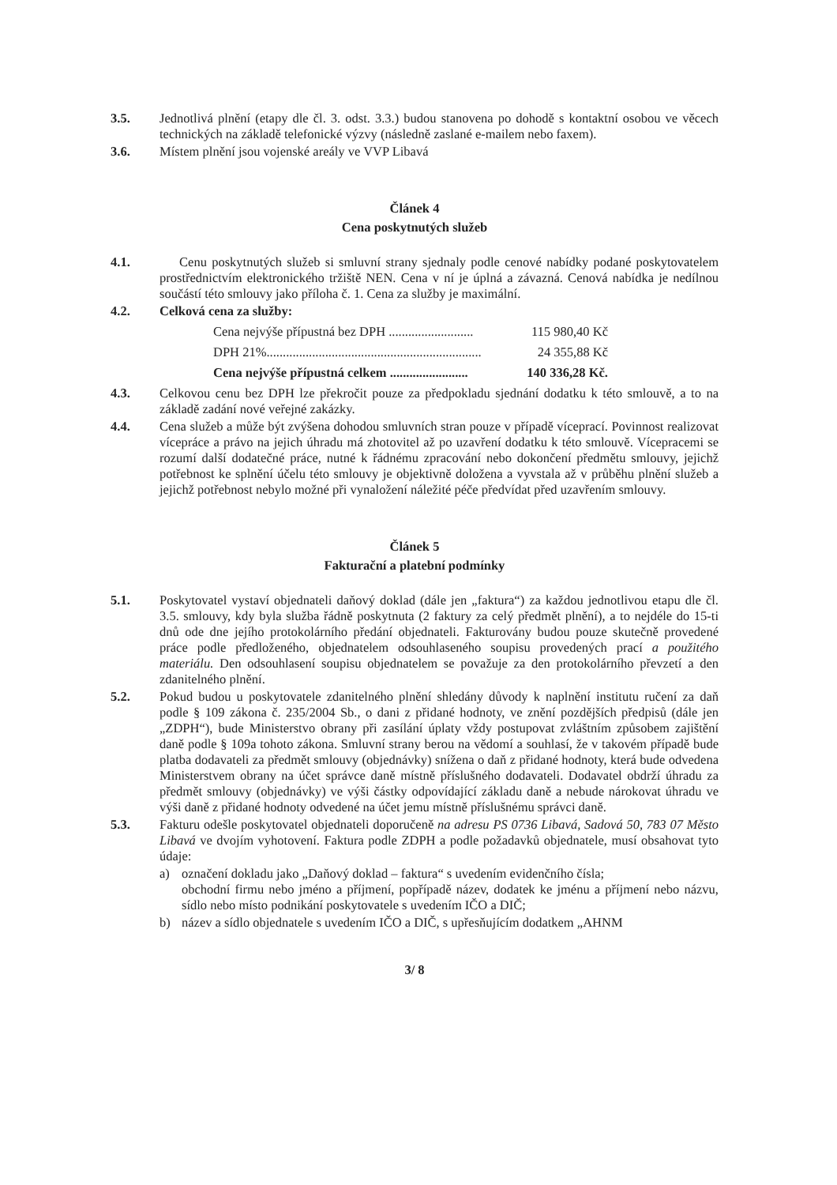3.5. Jednotlivá plnění (etapy dle čl. 3. odst. 3.3.) budou stanovena po dohodě s kontaktní osobou ve věcech technických na základě telefonické výzvy (následně zaslané e-mailem nebo faxem).
3.6. Místem plnění jsou vojenské areály ve VVP Libavá
Článek 4
Cena poskytnutých služeb
4.1. Cenu poskytnutých služeb si smluvní strany sjednaly podle cenové nabídky podané poskytovatelem prostřednictvím elektronického tržiště NEN. Cena v ní je úplná a závazná. Cenová nabídka je nedílnou součástí této smlouvy jako příloha č. 1. Cena za služby je maximální.
4.2. Celková cena za služby:
Cena nejvýše přípustná bez DPH .......................... 115 980,40 Kč
DPH 21%.................................................................. 24 355,88 Kč
Cena nejvýše přípustná celkem ........................ 140 336,28 Kč.
4.3. Celkovou cenu bez DPH lze překročit pouze za předpokladu sjednání dodatku k této smlouvě, a to na základě zadání nové veřejné zakázky.
4.4. Cena služeb a může být zvýšena dohodou smluvních stran pouze v případě víceprací. Povinnost realizovat vícepráce a právo na jejich úhradu má zhotovitel až po uzavření dodatku k této smlouvě. Vícepracemi se rozumí další dodatečné práce, nutné k řádnému zpracování nebo dokončení předmětu smlouvy, jejichž potřebnost ke splnění účelu této smlouvy je objektivně doložena a vyvstala až v průběhu plnění služeb a jejichž potřebnost nebylo možné při vynaložení náležité péče předvídat před uzavřením smlouvy.
Článek 5
Fakturační a platební podmínky
5.1. Poskytovatel vystaví objednateli daňový doklad (dále jen „faktura“) za každou jednotlivou etapu dle čl. 3.5. smlouvy, kdy byla služba řádně poskytnuta (2 faktury za celý předmět plnění), a to nejdéle do 15-ti dnů ode dne jejího protokolárního předání objednateli. Fakturovány budou pouze skutečně provedené práce podle předloženého, objednatelem odsouhlaseného soupisu provedených prací a použitého materiálu. Den odsouhlasení soupisu objednatelem se považuje za den protokolárního převzetí a den zdanitelného plnění.
5.2. Pokud budou u poskytovatele zdanitelného plnění shledány důvody k naplnění institutu ručení za daň podle § 109 zákona č. 235/2004 Sb., o dani z přidané hodnoty, ve znění pozdějších předpisů (dále jen „ZDPH“), bude Ministerstvo obrany při zasílání úplaty vždy postupovat zvláštním způsobem zajištění daně podle § 109a tohoto zákona. Smluvní strany berou na vědomí a souhlasí, že v takovém případě bude platba dodavateli za předmět smlouvy (objednávky) snížena o daň z přidané hodnoty, která bude odvedena Ministerstvem obrany na účet správce daně místně příslušného dodavateli. Dodavatel obdrží úhradu za předmět smlouvy (objednávky) ve výši částky odpovídající základu daně a nebude nárokovat úhradu ve výši daně z přidané hodnoty odvedené na účet jemu místně příslušnému správci daně.
5.3. Fakturu odešle poskytovatel objednateli doporučeně na adresu PS 0736 Libavá, Sadová 50, 783 07 Město Libavá ve dvojím vyhotovení. Faktura podle ZDPH a podle požadavků objednatele, musí obsahovat tyto údaje:
a) označení dokladu jako „Daňový doklad – faktura“ s uvedením evidenčního čísla;
obchodní firmu nebo jméno a příjmení, popřípadě název, dodatek ke jménu a příjmení nebo názvu, sídlo nebo místo podnikání poskytovatele s uvedením IČO a DIČ;
b) název a sídlo objednatele s uvedením IČO a DIČ, s upřesňujícím dodatkem „AHNM
3/ 8